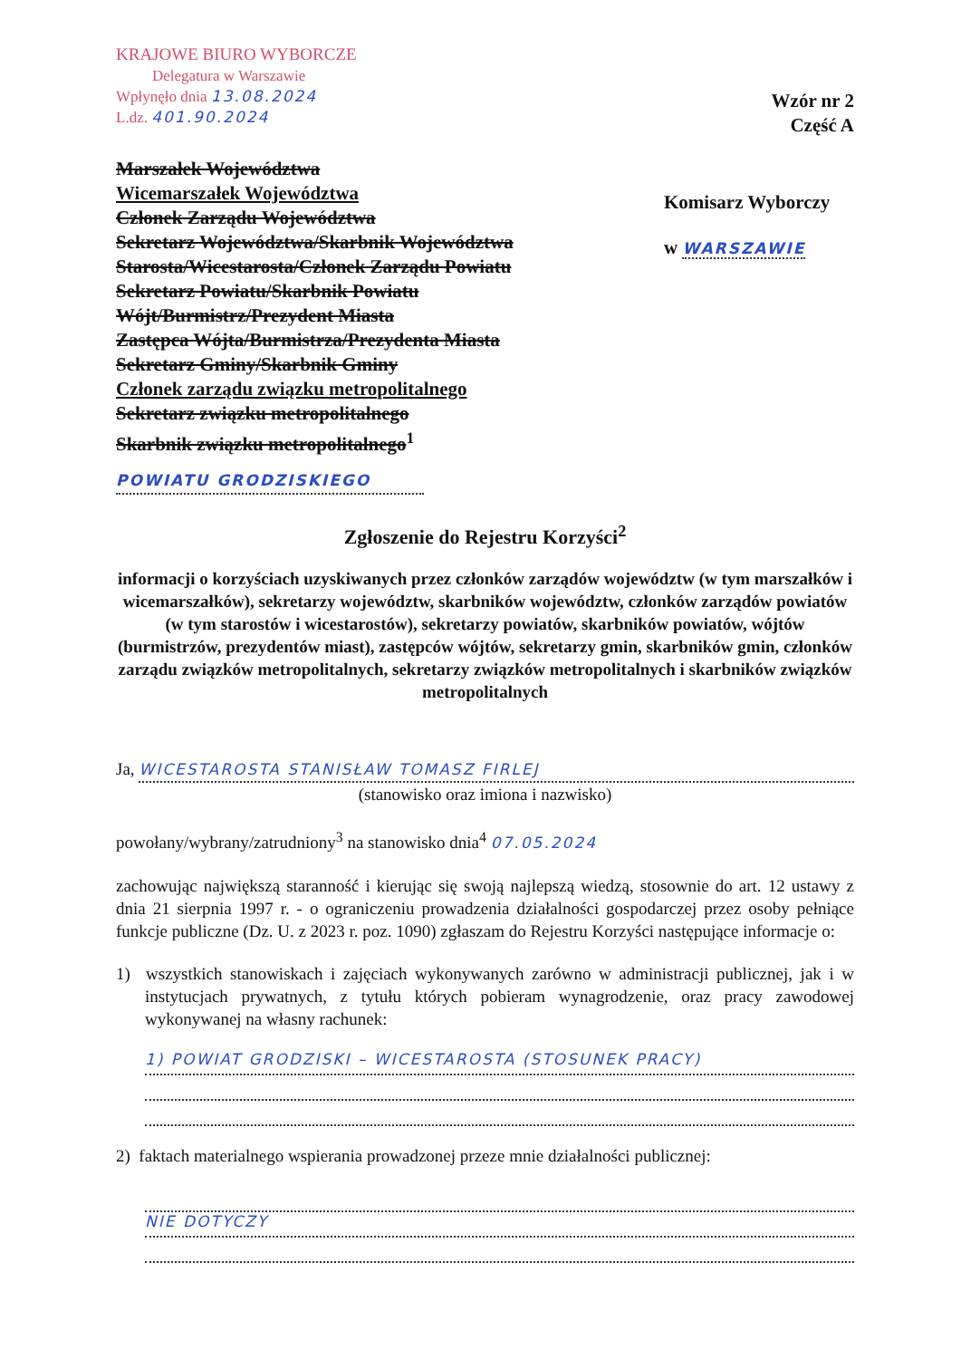KRAJOWE BIURO WYBORCZE
Delegatura w Warszawie
Wpłynęło dnia 13.08.2024
L.dz. 401.90.2024
Wzór nr 2
Część A
Marszałek Województwa
Wicemarszałek Województwa
Członek Zarządu Województwa
Sekretarz Województwa/Skarbnik Województwa
Starosta/Wicestarosta/Członek Zarządu Powiatu
Sekretarz Powiatu/Skarbnik Powiatu
Wójt/Burmistrz/Prezydent Miasta
Zastępca Wójta/Burmistrza/Prezydenta Miasta
Sekretarz Gminy/Skarbnik Gminy
Członek zarządu związku metropolitalnego
Sekretarz związku metropolitalnego
Skarbnik związku metropolitalnego<sup>1</sup>
POWIATU GRODZISKIEGO
Komisarz Wyborczy
w WARSZAWIE
Zgłoszenie do Rejestru Korzyści<sup>2</sup>
informacji o korzyściach uzyskiwanych przez członków zarządów województw (w tym marszałków i wicemarszałków), sekretarzy województw, skarbników województw, członków zarządów powiatów (w tym starostów i wicestarostów), sekretarzy powiatów, skarbników powiatów, wójtów (burmistrzów, prezydentów miast), zastępców wójtów, sekretarzy gmin, skarbników gmin, członków zarządu związków metropolitalnych, sekretarzy związków metropolitalnych i skarbników związków metropolitalnych
Ja, WICESTAROSTA STANISŁAW TOMASZ FIRLEJ
(stanowisko oraz imiona i nazwisko)
powołany/wybrany/zatrudniony<sup>3</sup> na stanowisko dnia<sup>4</sup> 07.05.2024
zachowując największą staranność i kierując się swoją najlepszą wiedzą, stosownie do art. 12 ustawy z dnia 21 sierpnia 1997 r. - o ograniczeniu prowadzenia działalności gospodarczej przez osoby pełniące funkcje publiczne (Dz. U. z 2023 r. poz. 1090) zgłaszam do Rejestru Korzyści następujące informacje o:
1) wszystkich stanowiskach i zajęciach wykonywanych zarówno w administracji publicznej, jak i w instytucjach prywatnych, z tytułu których pobieram wynagrodzenie, oraz pracy zawodowej wykonywanej na własny rachunek:
1) POWIAT GRODZISKI – WICESTAROSTA (STOSUNEK PRACY)
2) faktach materialnego wspierania prowadzonej przeze mnie działalności publicznej:
NIE DOTYCZY